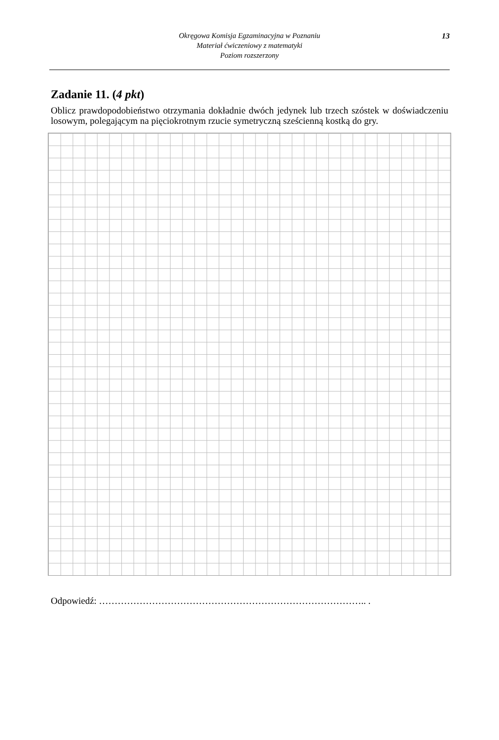Okręgowa Komisja Egzaminacyjna w Poznaniu
Materiał ćwiczeniowy z matematyki
Poziom rozszerzony
13
Zadanie 11. (4 pkt)
Oblicz prawdopodobieństwo otrzymania dokładnie dwóch jedynek lub trzech szóstek w doświadczeniu losowym, polegającym na pięciokrotnym rzucie symetryczną sześcienną kostką do gry.
Odpowiedź: ………………………………………………………………………….. .